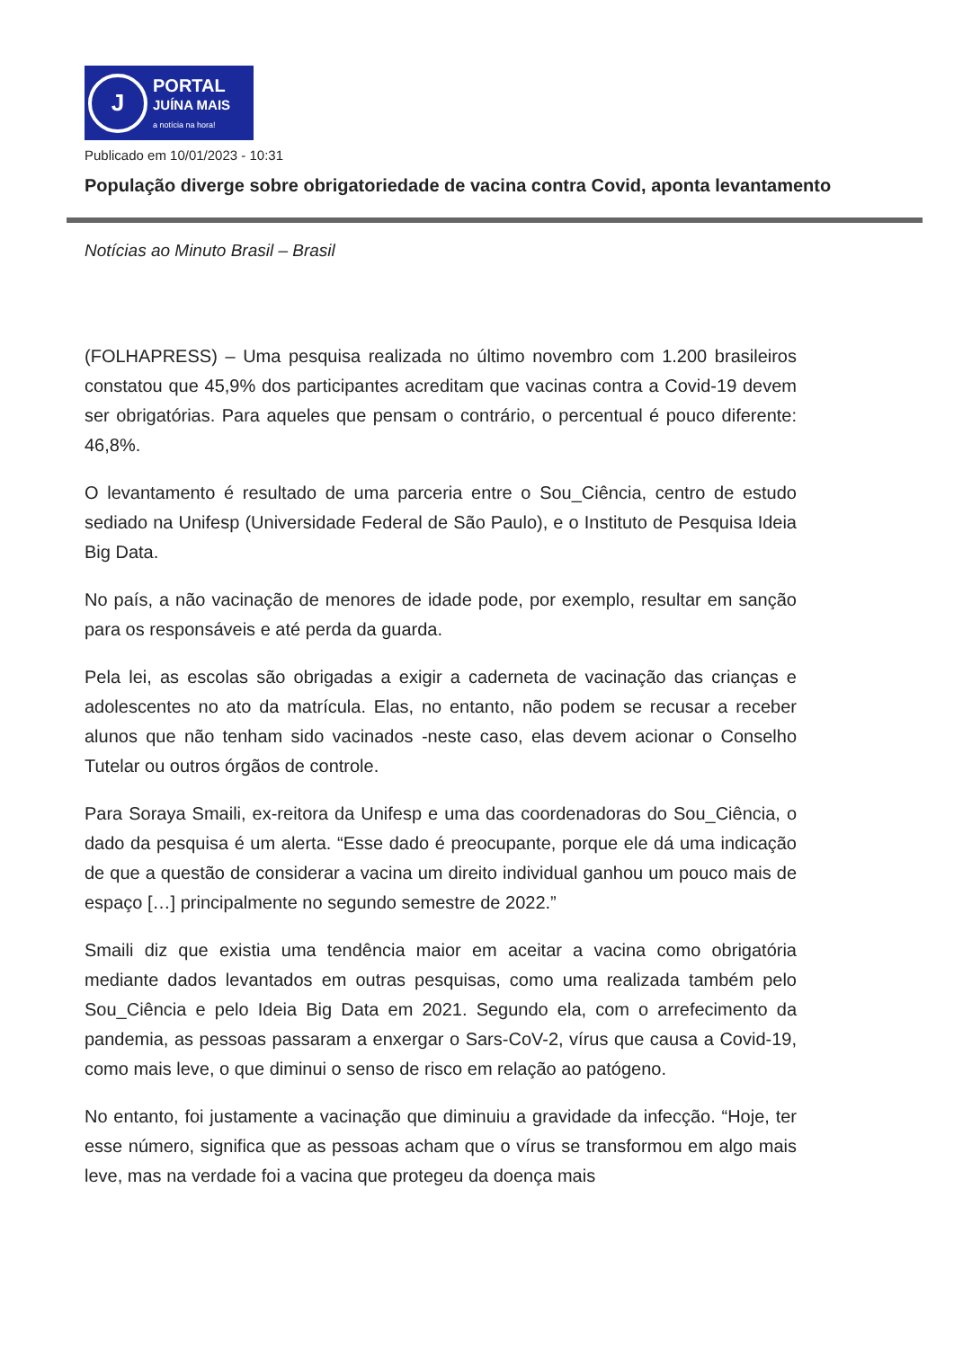J
PORTAL
JUÍNA MAIS
a notícia na hora!
Publicado em 10/01/2023 - 10:31
População diverge sobre obrigatoriedade de vacina contra Covid, aponta levantamento
Notícias ao Minuto Brasil – Brasil
(FOLHAPRESS) – Uma pesquisa realizada no último novembro com 1.200 brasileiros constatou que 45,9% dos participantes acreditam que vacinas contra a Covid-19 devem ser obrigatórias. Para aqueles que pensam o contrário, o percentual é pouco diferente: 46,8%.
O levantamento é resultado de uma parceria entre o Sou_Ciência, centro de estudo sediado na Unifesp (Universidade Federal de São Paulo), e o Instituto de Pesquisa Ideia Big Data.
No país, a não vacinação de menores de idade pode, por exemplo, resultar em sanção para os responsáveis e até perda da guarda.
Pela lei, as escolas são obrigadas a exigir a caderneta de vacinação das crianças e adolescentes no ato da matrícula. Elas, no entanto, não podem se recusar a receber alunos que não tenham sido vacinados -neste caso, elas devem acionar o Conselho Tutelar ou outros órgãos de controle.
Para Soraya Smaili, ex-reitora da Unifesp e uma das coordenadoras do Sou_Ciência, o dado da pesquisa é um alerta. “Esse dado é preocupante, porque ele dá uma indicação de que a questão de considerar a vacina um direito individual ganhou um pouco mais de espaço […] principalmente no segundo semestre de 2022.”
Smaili diz que existia uma tendência maior em aceitar a vacina como obrigatória mediante dados levantados em outras pesquisas, como uma realizada também pelo Sou_Ciência e pelo Ideia Big Data em 2021. Segundo ela, com o arrefecimento da pandemia, as pessoas passaram a enxergar o Sars-CoV-2, vírus que causa a Covid-19, como mais leve, o que diminui o senso de risco em relação ao patógeno.
No entanto, foi justamente a vacinação que diminuiu a gravidade da infecção. “Hoje, ter esse número, significa que as pessoas acham que o vírus se transformou em algo mais leve, mas na verdade foi a vacina que protegeu da doença mais